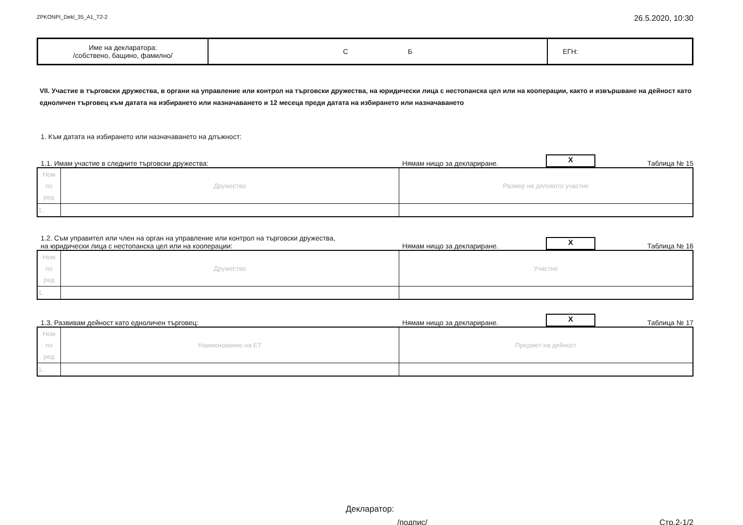ZPKONPI_Dekl_35_A1_T2-2 26.5.2020, 10:30
| Име на декларатора: /собствено, бащино, фамилно/ | С Б | ЕГН: |
VII. Участие в търговски дружества, в органи на управление или контрол на търговски дружества, на юридически лица с нестопанска цел или на кооперации, както и извършване на дейност като едноличен търговец към датата на избирането или назначаването и 12 месеца преди датата на избирането или назначаването
1. Към датата на избирането или назначаването на длъжност:
1.1. Имам участие в следните търговски дружества: Нямам нищо за деклариране. X Таблица № 15
| Ном по ред | Дружество | Размер на дяловото участие |
| 1. | | |
1.2. Съм управител или член на орган на управление или контрол на търговски дружества,
на юридически лица с нестопанска цел или на кооперации: Нямам нищо за деклариране. X Таблица № 16
| Ном по ред | Дружество | Участие |
| 1. | | |
1.3. Развивам дейност като едноличен търговец: Нямам нищо за деклариране. X Таблица № 17
| Ном по ред | Наименование на ЕТ | Предмет на дейност |
| 1. | | |
Декларатор:
/подпис/ Стр.2-1/2